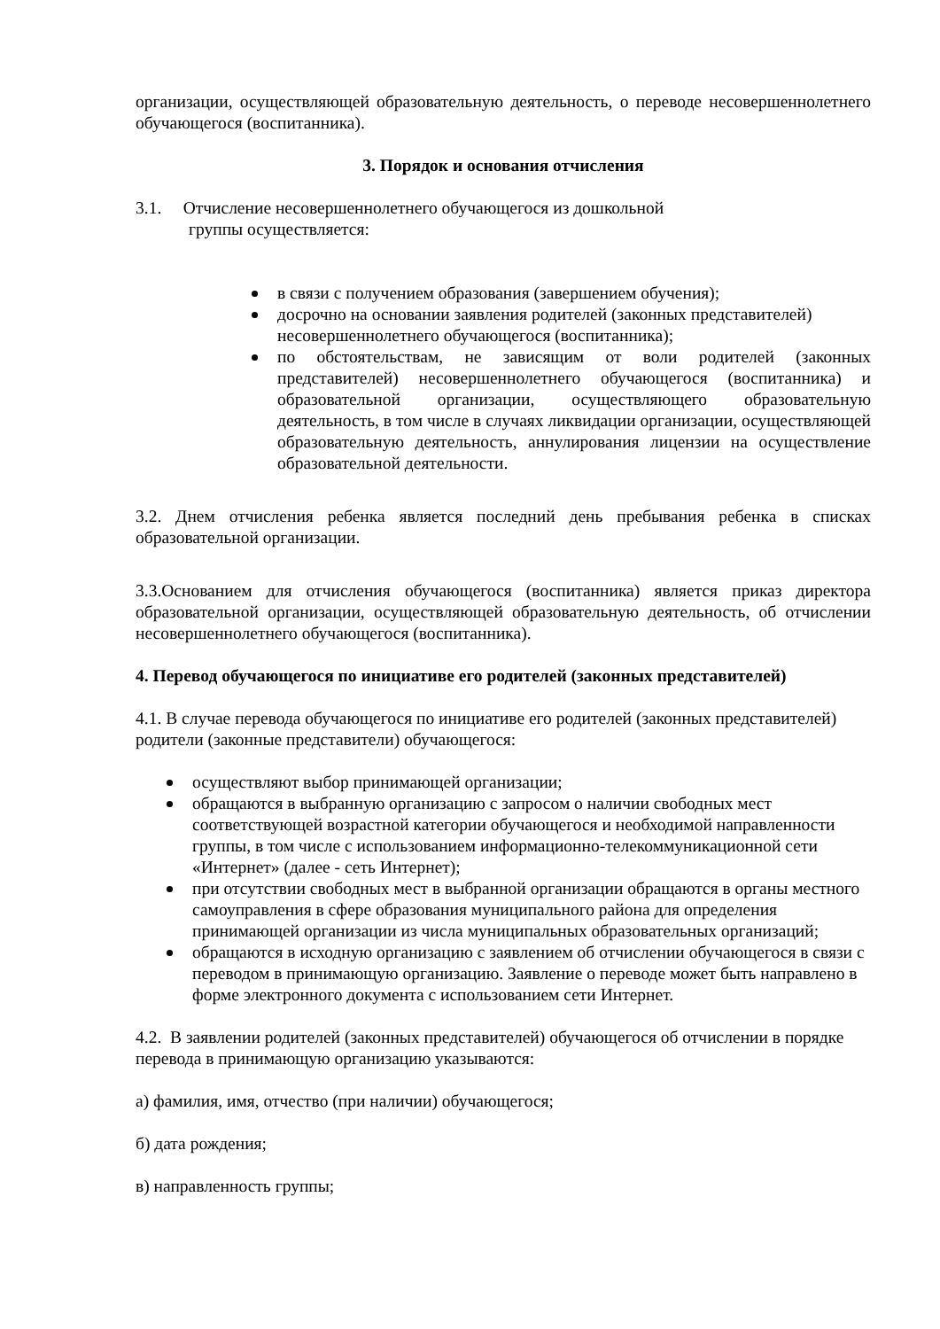организации, осуществляющей образовательную деятельность, о переводе несовершеннолетнего обучающегося (воспитанника).
3. Порядок и основания отчисления
3.1. Отчисление несовершеннолетнего обучающегося из дошкольной
группы осуществляется:
в связи с получением образования (завершением обучения);
досрочно на основании заявления родителей (законных представителей) несовершеннолетнего обучающегося (воспитанника);
по обстоятельствам, не зависящим от воли родителей (законных представителей) несовершеннолетнего обучающегося (воспитанника) и образовательной организации, осуществляющего образовательную деятельность, в том числе в случаях ликвидации организации, осуществляющей образовательную деятельность, аннулирования лицензии на осуществление образовательной деятельности.
3.2. Днем отчисления ребенка является последний день пребывания ребенка в списках образовательной организации.
3.3.Основанием для отчисления обучающегося (воспитанника) является приказ директора образовательной организации, осуществляющей образовательную деятельность, об отчислении несовершеннолетнего обучающегося (воспитанника).
4. Перевод обучающегося по инициативе его родителей (законных представителей)
4.1. В случае перевода обучающегося по инициативе его родителей (законных представителей) родители (законные представители) обучающегося:
осуществляют выбор принимающей организации;
обращаются в выбранную организацию с запросом о наличии свободных мест соответствующей возрастной категории обучающегося и необходимой направленности группы, в том числе с использованием информационно-телекоммуникационной сети «Интернет» (далее - сеть Интернет);
при отсутствии свободных мест в выбранной организации обращаются в органы местного самоуправления в сфере образования муниципального района для определения принимающей организации из числа муниципальных образовательных организаций;
обращаются в исходную организацию с заявлением об отчислении обучающегося в связи с переводом в принимающую организацию. Заявление о переводе может быть направлено в форме электронного документа с использованием сети Интернет.
4.2. В заявлении родителей (законных представителей) обучающегося об отчислении в порядке перевода в принимающую организацию указываются:
а) фамилия, имя, отчество (при наличии) обучающегося;
б) дата рождения;
в) направленность группы;